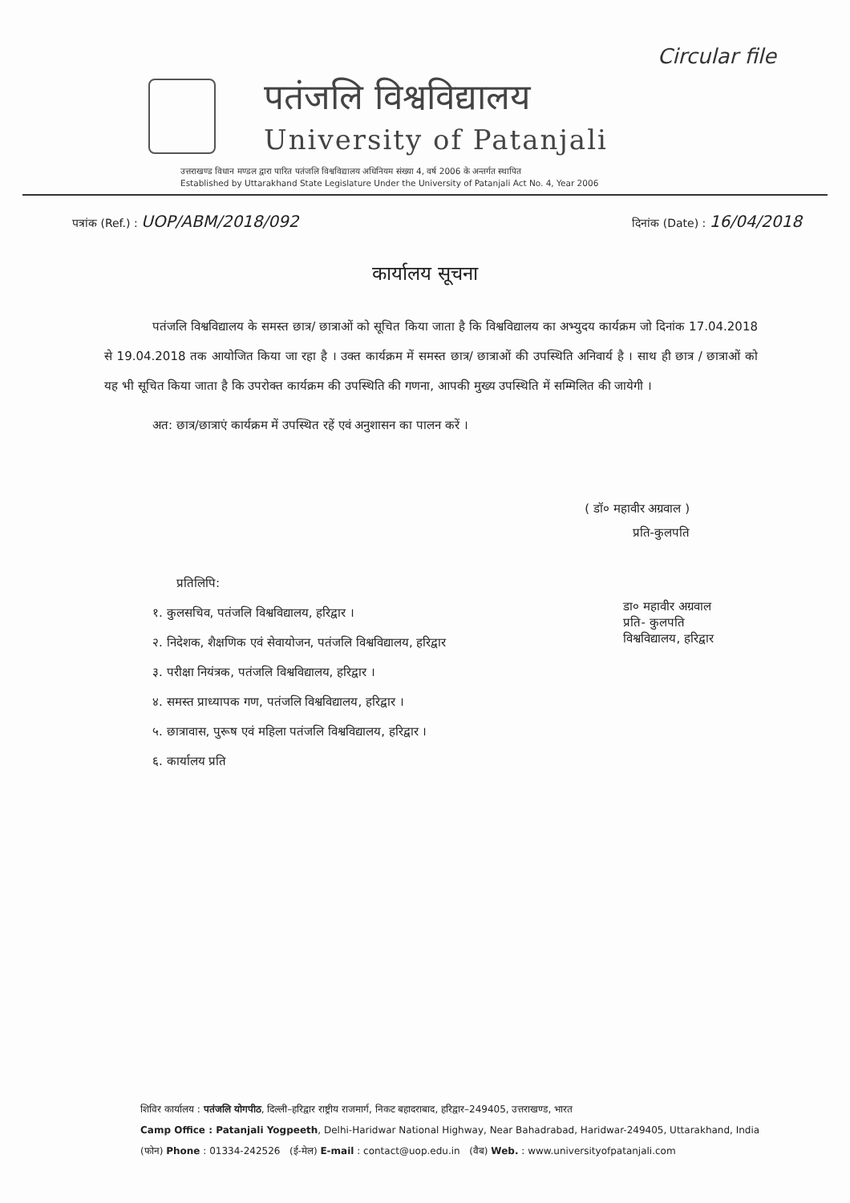Circular file
पतंजलि विश्वविद्यालय
University of Patanjali
उत्तराखण्ड विधान मण्डल द्वारा पारित पतंजलि विश्वविद्यालय अधिनियम संख्या 4, वर्ष 2006 के अन्तर्गत स्थापित
Established by Uttarakhand State Legislature Under the University of Patanjali Act No. 4, Year 2006
पत्रांक (Ref.) : UOP/ABM/2018/092
दिनांक (Date) : 16/04/2018
कार्यालय सूचना
पतंजलि विश्वविद्यालय के समस्त छात्र/ छात्राओं को सूचित किया जाता है कि विश्वविद्यालय का अभ्युदय कार्यक्रम जो दिनांक 17.04.2018 से 19.04.2018 तक आयोजित किया जा रहा है । उक्त कार्यक्रम में समस्त छात्र/ छात्राओं की उपस्थिति अनिवार्य है । साथ ही छात्र / छात्राओं को यह भी सूचित किया जाता है कि उपरोक्त कार्यक्रम की उपस्थिति की गणना, आपकी मुख्य उपस्थिति में सम्मिलित की जायेगी ।
अत: छात्र/छात्राएं कार्यक्रम में उपस्थित रहें एवं अनुशासन का पालन करें ।
( डॉ० महावीर अग्रवाल )
प्रति-कुलपति
प्रतिलिपि:
डा० महावीर अग्रवाल
प्रति- कुलपति
विश्वविद्यालय, हरिद्वार
१. कुलसचिव, पतंजलि विश्वविद्यालय, हरिद्वार ।
२. निदेशक, शैक्षणिक एवं सेवायोजन, पतंजलि विश्वविद्यालय, हरिद्वार
३. परीक्षा नियंत्रक, पतंजलि विश्वविद्यालय, हरिद्वार ।
४. समस्त प्राध्यापक गण, पतंजलि विश्वविद्यालय, हरिद्वार ।
५. छात्रावास, पुरूष एवं महिला पतंजलि विश्वविद्यालय, हरिद्वार ।
६. कार्यालय प्रति
शिविर कार्यालय : पतंजलि योगपीठ, दिल्ली–हरिद्वार राष्ट्रीय राजमार्ग, निकट बहादराबाद, हरिद्वार–249405, उत्तराखण्ड, भारत
Camp Office : Patanjali Yogpeeth, Delhi-Haridwar National Highway, Near Bahadrabad, Haridwar-249405, Uttarakhand, India
(फोन) Phone : 01334-242526 (ई-मेल) E-mail : contact@uop.edu.in (वैब) Web. : www.universityofpatanjali.com